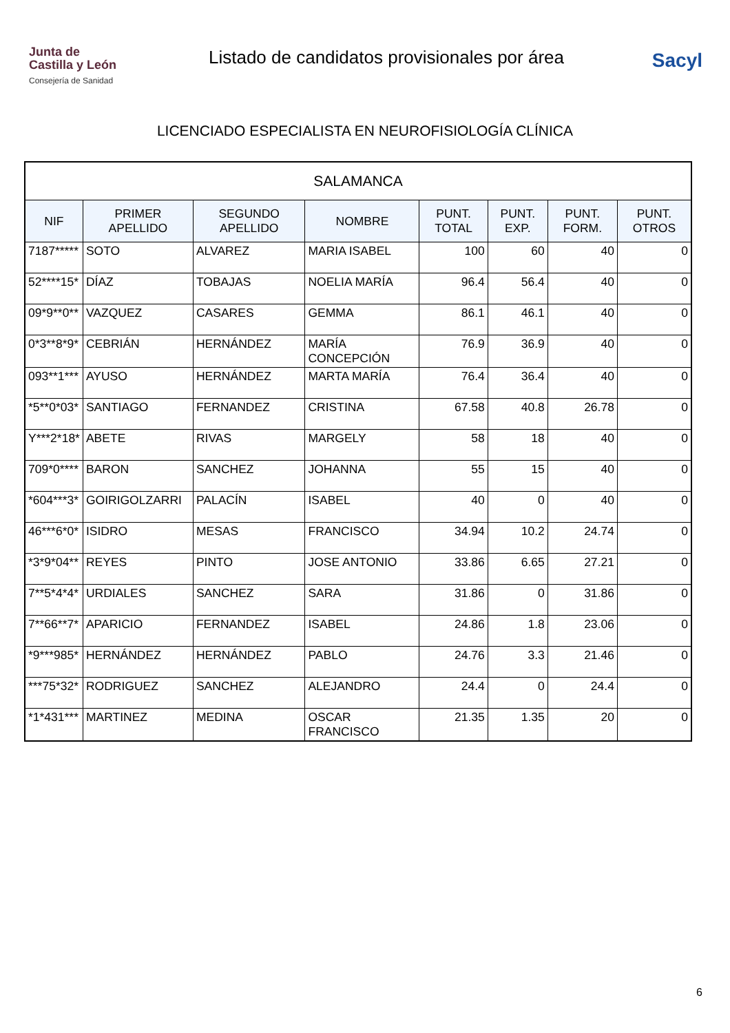Junta de
Castilla y León
Consejería de Sanidad
Listado de candidatos provisionales por área
Sacyl
LICENCIADO ESPECIALISTA EN NEUROFISIOLOGÍA CLÍNICA
| SALAMANCA | | | | | | | |
| NIF | PRIMER APELLIDO | SEGUNDO APELLIDO | NOMBRE | PUNT. TOTAL | PUNT. EXP. | PUNT. FORM. | PUNT. OTROS |
| 7187***** | SOTO | ALVAREZ | MARIA ISABEL | 100 | 60 | 40 | 0 |
| 52****15* | DÍAZ | TOBAJAS | NOELIA MARÍA | 96.4 | 56.4 | 40 | 0 |
| 09*9**0** | VAZQUEZ | CASARES | GEMMA | 86.1 | 46.1 | 40 | 0 |
| 0*3**8*9* | CEBRIÁN | HERNÁNDEZ | MARÍA CONCEPCIÓN | 76.9 | 36.9 | 40 | 0 |
| 093**1*** | AYUSO | HERNÁNDEZ | MARTA MARÍA | 76.4 | 36.4 | 40 | 0 |
| *5**0*03* | SANTIAGO | FERNANDEZ | CRISTINA | 67.58 | 40.8 | 26.78 | 0 |
| Y***2*18* | ABETE | RIVAS | MARGELY | 58 | 18 | 40 | 0 |
| 709*0**** | BARON | SANCHEZ | JOHANNA | 55 | 15 | 40 | 0 |
| *604***3* | GOIRIGOLZARRI | PALACÍN | ISABEL | 40 | 0 | 40 | 0 |
| 46***6*0* | ISIDRO | MESAS | FRANCISCO | 34.94 | 10.2 | 24.74 | 0 |
| *3*9*04** | REYES | PINTO | JOSE ANTONIO | 33.86 | 6.65 | 27.21 | 0 |
| 7**5*4*4* | URDIALES | SANCHEZ | SARA | 31.86 | 0 | 31.86 | 0 |
| 7**66**7* | APARICIO | FERNANDEZ | ISABEL | 24.86 | 1.8 | 23.06 | 0 |
| *9***985* | HERNÁNDEZ | HERNÁNDEZ | PABLO | 24.76 | 3.3 | 21.46 | 0 |
| ***75*32* | RODRIGUEZ | SANCHEZ | ALEJANDRO | 24.4 | 0 | 24.4 | 0 |
| *1*431*** | MARTINEZ | MEDINA | OSCAR FRANCISCO | 21.35 | 1.35 | 20 | 0 |
6